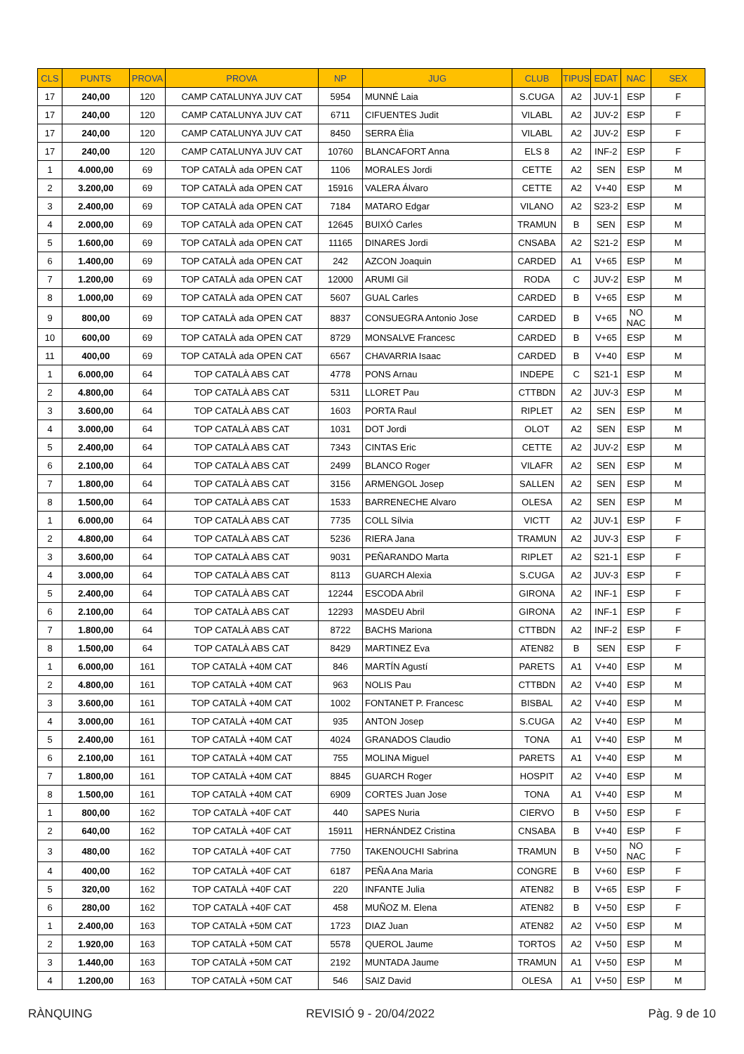| CLS | PUNTS | PROVA | PROVA | NP | JUG | CLUB | TIPUS | EDAT | NAC | SEX |
| --- | --- | --- | --- | --- | --- | --- | --- | --- | --- | --- |
| 17 | 240,00 | 120 | CAMP CATALUNYA JUV CAT | 5954 | MUNNÉ Laia | S.CUGA | A2 | JUV-1 | ESP | F |
| 17 | 240,00 | 120 | CAMP CATALUNYA JUV CAT | 6711 | CIFUENTES Judit | VILABL | A2 | JUV-2 | ESP | F |
| 17 | 240,00 | 120 | CAMP CATALUNYA JUV CAT | 8450 | SERRA Èlia | VILABL | A2 | JUV-2 | ESP | F |
| 17 | 240,00 | 120 | CAMP CATALUNYA JUV CAT | 10760 | BLANCAFORT Anna | ELS 8 | A2 | INF-2 | ESP | F |
| 1 | 4.000,00 | 69 | TOP CATALÀ ada OPEN CAT | 1106 | MORALES Jordi | CETTE | A2 | SEN | ESP | M |
| 2 | 3.200,00 | 69 | TOP CATALÀ ada OPEN CAT | 15916 | VALERA Álvaro | CETTE | A2 | V+40 | ESP | M |
| 3 | 2.400,00 | 69 | TOP CATALÀ ada OPEN CAT | 7184 | MATARO Edgar | VILANO | A2 | S23-2 | ESP | M |
| 4 | 2.000,00 | 69 | TOP CATALÀ ada OPEN CAT | 12645 | BUIXÓ Carles | TRAMUN | B | SEN | ESP | M |
| 5 | 1.600,00 | 69 | TOP CATALÀ ada OPEN CAT | 11165 | DINARES Jordi | CNSABA | A2 | S21-2 | ESP | M |
| 6 | 1.400,00 | 69 | TOP CATALÀ ada OPEN CAT | 242 | AZCON Joaquin | CARDED | A1 | V+65 | ESP | M |
| 7 | 1.200,00 | 69 | TOP CATALÀ ada OPEN CAT | 12000 | ARUMI Gil | RODA | C | JUV-2 | ESP | M |
| 8 | 1.000,00 | 69 | TOP CATALÀ ada OPEN CAT | 5607 | GUAL Carles | CARDED | B | V+65 | ESP | M |
| 9 | 800,00 | 69 | TOP CATALÀ ada OPEN CAT | 8837 | CONSUEGRA Antonio Jose | CARDED | B | V+65 | NO NAC | M |
| 10 | 600,00 | 69 | TOP CATALÀ ada OPEN CAT | 8729 | MONSALVE Francesc | CARDED | B | V+65 | ESP | M |
| 11 | 400,00 | 69 | TOP CATALÀ ada OPEN CAT | 6567 | CHAVARRIA Isaac | CARDED | B | V+40 | ESP | M |
| 1 | 6.000,00 | 64 | TOP CATALÀ ABS CAT | 4778 | PONS Arnau | INDEPE | C | S21-1 | ESP | M |
| 2 | 4.800,00 | 64 | TOP CATALÀ ABS CAT | 5311 | LLORET Pau | CTTBDN | A2 | JUV-3 | ESP | M |
| 3 | 3.600,00 | 64 | TOP CATALÀ ABS CAT | 1603 | PORTA Raul | RIPLET | A2 | SEN | ESP | M |
| 4 | 3.000,00 | 64 | TOP CATALÀ ABS CAT | 1031 | DOT Jordi | OLOT | A2 | SEN | ESP | M |
| 5 | 2.400,00 | 64 | TOP CATALÀ ABS CAT | 7343 | CINTAS Eric | CETTE | A2 | JUV-2 | ESP | M |
| 6 | 2.100,00 | 64 | TOP CATALÀ ABS CAT | 2499 | BLANCO Roger | VILAFR | A2 | SEN | ESP | M |
| 7 | 1.800,00 | 64 | TOP CATALÀ ABS CAT | 3156 | ARMENGOL Josep | SALLEN | A2 | SEN | ESP | M |
| 8 | 1.500,00 | 64 | TOP CATALÀ ABS CAT | 1533 | BARRENECHE Alvaro | OLESA | A2 | SEN | ESP | M |
| 1 | 6.000,00 | 64 | TOP CATALÀ ABS CAT | 7735 | COLL Sílvia | VICTT | A2 | JUV-1 | ESP | F |
| 2 | 4.800,00 | 64 | TOP CATALÀ ABS CAT | 5236 | RIERA Jana | TRAMUN | A2 | JUV-3 | ESP | F |
| 3 | 3.600,00 | 64 | TOP CATALÀ ABS CAT | 9031 | PEÑARANDO Marta | RIPLET | A2 | S21-1 | ESP | F |
| 4 | 3.000,00 | 64 | TOP CATALÀ ABS CAT | 8113 | GUARCH Alexia | S.CUGA | A2 | JUV-3 | ESP | F |
| 5 | 2.400,00 | 64 | TOP CATALÀ ABS CAT | 12244 | ESCODA Abril | GIRONA | A2 | INF-1 | ESP | F |
| 6 | 2.100,00 | 64 | TOP CATALÀ ABS CAT | 12293 | MASDEU Abril | GIRONA | A2 | INF-1 | ESP | F |
| 7 | 1.800,00 | 64 | TOP CATALÀ ABS CAT | 8722 | BACHS Mariona | CTTBDN | A2 | INF-2 | ESP | F |
| 8 | 1.500,00 | 64 | TOP CATALÀ ABS CAT | 8429 | MARTINEZ Eva | ATEN82 | B | SEN | ESP | F |
| 1 | 6.000,00 | 161 | TOP CATALÀ +40M CAT | 846 | MARTÍN Agustí | PARETS | A1 | V+40 | ESP | M |
| 2 | 4.800,00 | 161 | TOP CATALÀ +40M CAT | 963 | NOLIS Pau | CTTBDN | A2 | V+40 | ESP | M |
| 3 | 3.600,00 | 161 | TOP CATALÀ +40M CAT | 1002 | FONTANET P. Francesc | BISBAL | A2 | V+40 | ESP | M |
| 4 | 3.000,00 | 161 | TOP CATALÀ +40M CAT | 935 | ANTON Josep | S.CUGA | A2 | V+40 | ESP | M |
| 5 | 2.400,00 | 161 | TOP CATALÀ +40M CAT | 4024 | GRANADOS Claudio | TONA | A1 | V+40 | ESP | M |
| 6 | 2.100,00 | 161 | TOP CATALÀ +40M CAT | 755 | MOLINA Miguel | PARETS | A1 | V+40 | ESP | M |
| 7 | 1.800,00 | 161 | TOP CATALÀ +40M CAT | 8845 | GUARCH Roger | HOSPIT | A2 | V+40 | ESP | M |
| 8 | 1.500,00 | 161 | TOP CATALÀ +40M CAT | 6909 | CORTES Juan Jose | TONA | A1 | V+40 | ESP | M |
| 1 | 800,00 | 162 | TOP CATALÀ +40F CAT | 440 | SAPES Nuria | CIERVO | B | V+50 | ESP | F |
| 2 | 640,00 | 162 | TOP CATALÀ +40F CAT | 15911 | HERNÁNDEZ Cristina | CNSABA | B | V+40 | ESP | F |
| 3 | 480,00 | 162 | TOP CATALÀ +40F CAT | 7750 | TAKENOUCHI Sabrina | TRAMUN | B | V+50 | NO NAC | F |
| 4 | 400,00 | 162 | TOP CATALÀ +40F CAT | 6187 | PEÑA Ana Maria | CONGRE | B | V+60 | ESP | F |
| 5 | 320,00 | 162 | TOP CATALÀ +40F CAT | 220 | INFANTE Julia | ATEN82 | B | V+65 | ESP | F |
| 6 | 280,00 | 162 | TOP CATALÀ +40F CAT | 458 | MUÑOZ M. Elena | ATEN82 | B | V+50 | ESP | F |
| 1 | 2.400,00 | 163 | TOP CATALÀ +50M CAT | 1723 | DIAZ Juan | ATEN82 | A2 | V+50 | ESP | M |
| 2 | 1.920,00 | 163 | TOP CATALÀ +50M CAT | 5578 | QUEROL Jaume | TORTOS | A2 | V+50 | ESP | M |
| 3 | 1.440,00 | 163 | TOP CATALÀ +50M CAT | 2192 | MUNTADA Jaume | TRAMUN | A1 | V+50 | ESP | M |
| 4 | 1.200,00 | 163 | TOP CATALÀ +50M CAT | 546 | SAIZ David | OLESA | A1 | V+50 | ESP | M |
RÀNQUING REVISIÓ 9 - 20/04/2022 Pàg. 9 de 10